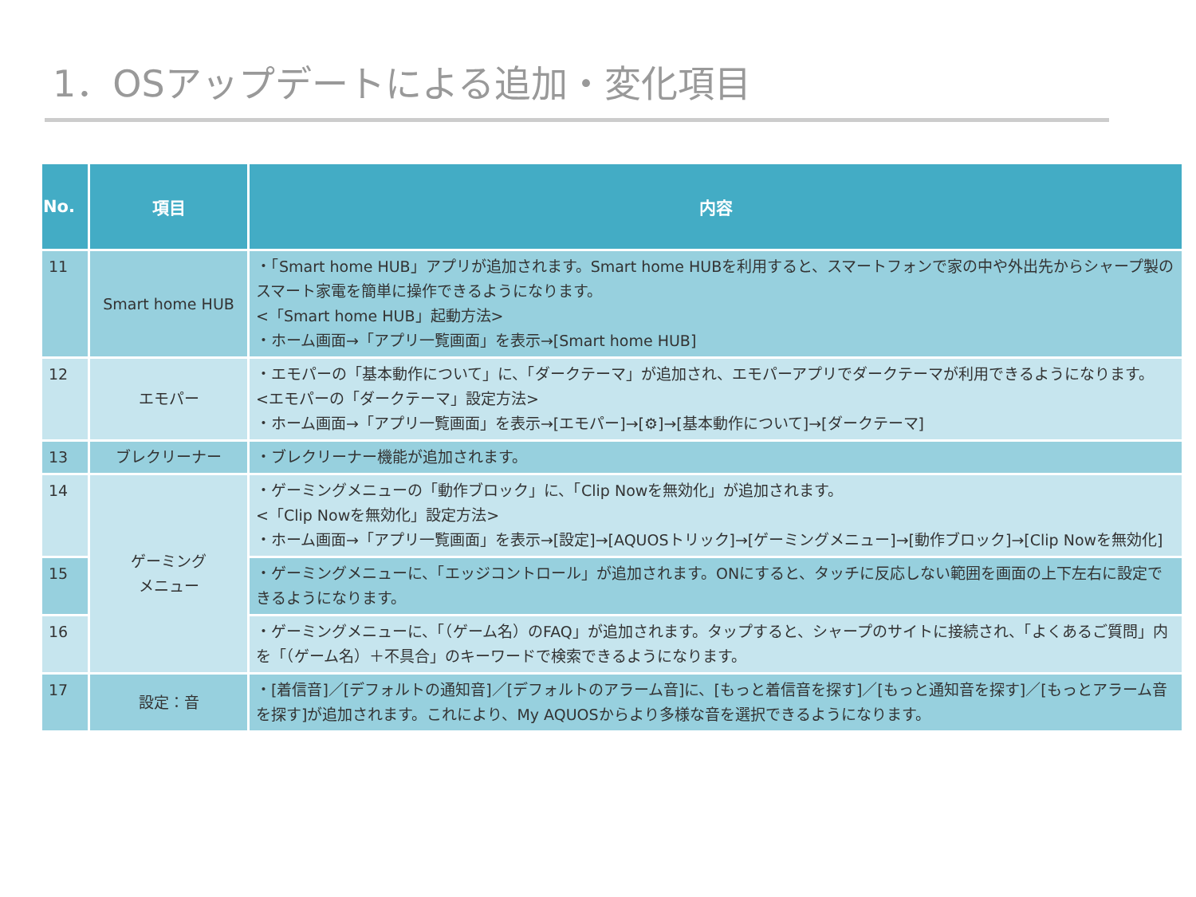1．OSアップデートによる追加・変化項目
| No. | 項目 | 内容 |
| --- | --- | --- |
| 11 | Smart home HUB | ・「Smart home HUB」アプリが追加されます。Smart home HUBを利用すると、スマートフォンで家の中や外出先からシャープ製のスマート家電を簡単に操作できるようになります。 <「Smart home HUB」起動方法> ・ホーム画面→「アプリ一覧画面」を表示→[Smart home HUB] |
| 12 | エモパー | ・エモパーの「基本動作について」に、「ダークテーマ」が追加され、エモパーアプリでダークテーマが利用できるようになります。 <エモパーの「ダークテーマ」設定方法> ・ホーム画面→「アプリ一覧画面」を表示→[エモパー]→[⚙]→[基本動作について]→[ダークテーマ] |
| 13 | ブレクリーナー | ・ブレクリーナー機能が追加されます。 |
| 14 | ゲーミング メニュー | ・ゲーミングメニューの「動作ブロック」に、「Clip Nowを無効化」が追加されます。 <「Clip Nowを無効化」設定方法> ・ホーム画面→「アプリ一覧画面」を表示→[設定]→[AQUOSトリック]→[ゲーミングメニュー]→[動作ブロック]→[Clip Nowを無効化] |
| 15 | | ・ゲーミングメニューに、「エッジコントロール」が追加されます。ONにすると、タッチに反応しない範囲を画面の上下左右に設定できるようになります。 |
| 16 | | ・ゲーミングメニューに、「（ゲーム名）のFAQ」が追加されます。タップすると、シャープのサイトに接続され、「よくあるご質問」内を「（ゲーム名）＋不具合」のキーワードで検索できるようになります。 |
| 17 | 設定：音 | ・[着信音]／[デフォルトの通知音]／[デフォルトのアラーム音]に、[もっと着信音を探す]／[もっと通知音を探す]／[もっとアラーム音を探す]が追加されます。これにより、My AQUOSからより多様な音を選択できるようになります。 |